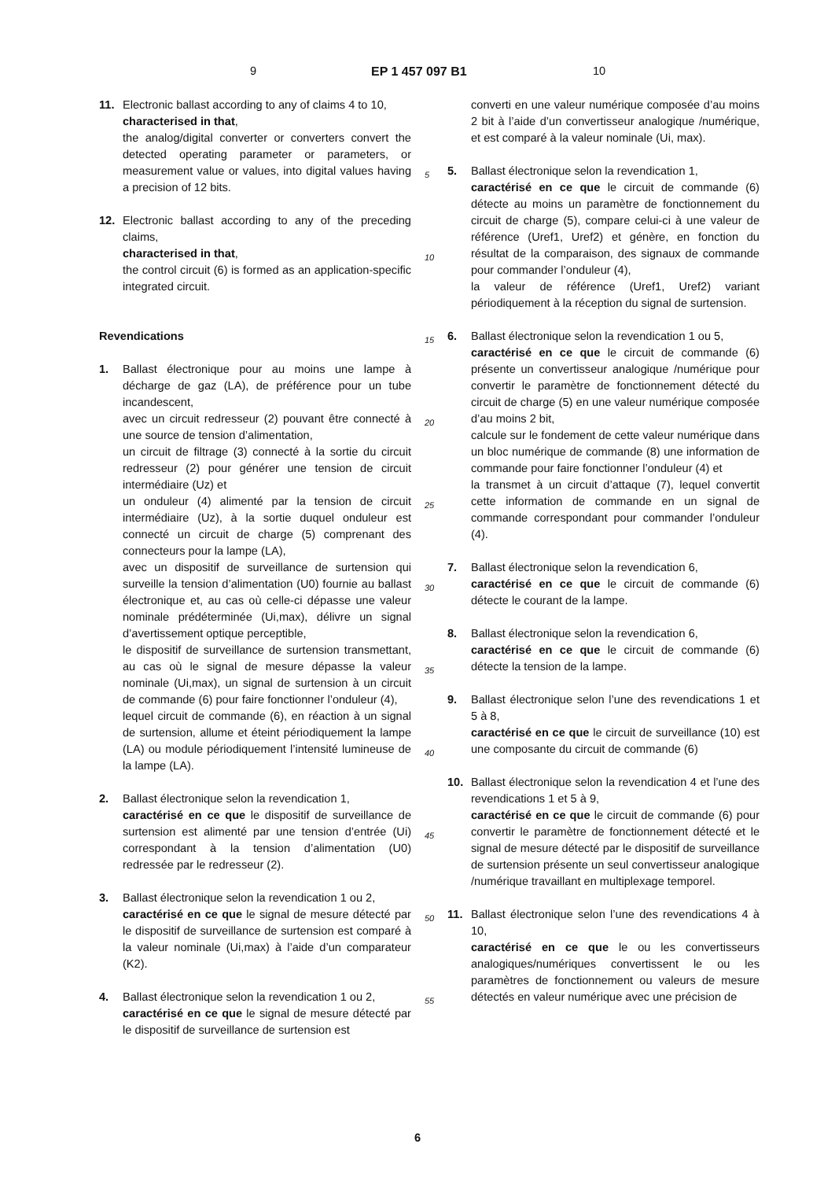9 EP 1 457 097 B1 10
11. Electronic ballast according to any of claims 4 to 10,
characterised in that,
the analog/digital converter or converters convert the detected operating parameter or parameters, or measurement value or values, into digital values having a precision of 12 bits.
12. Electronic ballast according to any of the preceding claims,
characterised in that,
the control circuit (6) is formed as an application-specific integrated circuit.
Revendications
1. Ballast électronique pour au moins une lampe à décharge de gaz (LA), de préférence pour un tube incandescent,
avec un circuit redresseur (2) pouvant être connecté à une source de tension d’alimentation,
un circuit de filtrage (3) connecté à la sortie du circuit redresseur (2) pour générer une tension de circuit intermédiaire (Uz) et
un onduleur (4) alimenté par la tension de circuit intermédiaire (Uz), à la sortie duquel onduleur est connecté un circuit de charge (5) comprenant des connecteurs pour la lampe (LA),
avec un dispositif de surveillance de surtension qui surveille la tension d’alimentation (U0) fournie au ballast électronique et, au cas où celle-ci dépasse une valeur nominale prédéterminée (Ui,max), délivre un signal d’avertissement optique perceptible,
le dispositif de surveillance de surtension transmettant, au cas où le signal de mesure dépasse la valeur nominale (Ui,max), un signal de surtension à un circuit de commande (6) pour faire fonctionner l’onduleur (4),
lequel circuit de commande (6), en réaction à un signal de surtension, allume et éteint périodiquement la lampe (LA) ou module périodiquement l’intensité lumineuse de la lampe (LA).
2. Ballast électronique selon la revendication 1,
caractérisé en ce que le dispositif de surveillance de surtension est alimenté par une tension d’entrée (Ui) correspondant à la tension d’alimentation (U0) redressée par le redresseur (2).
3. Ballast électronique selon la revendication 1 ou 2,
caractérisé en ce que le signal de mesure détecté par le dispositif de surveillance de surtension est comparé à la valeur nominale (Ui,max) à l’aide d’un comparateur (K2).
4. Ballast électronique selon la revendication 1 ou 2,
caractérisé en ce que le signal de mesure détecté par le dispositif de surveillance de surtension est
converti en une valeur numérique composée d’au moins 2 bit à l’aide d’un convertisseur analogique /numérique, et est comparé à la valeur nominale (Ui, max).
5. Ballast électronique selon la revendication 1,
caractérisé en ce que le circuit de commande (6) détecte au moins un paramètre de fonctionnement du circuit de charge (5), compare celui-ci à une valeur de référence (Uref1, Uref2) et génère, en fonction du résultat de la comparaison, des signaux de commande pour commander l’onduleur (4),
la valeur de référence (Uref1, Uref2) variant périodiquement à la réception du signal de surtension.
6. Ballast électronique selon la revendication 1 ou 5,
caractérisé en ce que le circuit de commande (6) présente un convertisseur analogique /numérique pour convertir le paramètre de fonctionnement détecté du circuit de charge (5) en une valeur numérique composée d’au moins 2 bit,
calcule sur le fondement de cette valeur numérique dans un bloc numérique de commande (8) une information de commande pour faire fonctionner l’onduleur (4) et
la transmet à un circuit d’attaque (7), lequel convertit cette information de commande en un signal de commande correspondant pour commander l’onduleur (4).
7. Ballast électronique selon la revendication 6,
caractérisé en ce que le circuit de commande (6) détecte le courant de la lampe.
8. Ballast électronique selon la revendication 6,
caractérisé en ce que le circuit de commande (6) détecte la tension de la lampe.
9. Ballast électronique selon l’une des revendications 1 et 5 à 8,
caractérisé en ce que le circuit de surveillance (10) est une composante du circuit de commande (6)
10. Ballast électronique selon la revendication 4 et l’une des revendications 1 et 5 à 9,
caractérisé en ce que le circuit de commande (6) pour convertir le paramètre de fonctionnement détecté et le signal de mesure détecté par le dispositif de surveillance de surtension présente un seul convertisseur analogique /numérique travaillant en multiplexage temporel.
11. Ballast électronique selon l’une des revendications 4 à 10,
caractérisé en ce que le ou les convertisseurs analogiques/numériques convertissent le ou les paramètres de fonctionnement ou valeurs de mesure détectés en valeur numérique avec une précision de
5
10
15
20
25
30
35
40
45
50
55
6